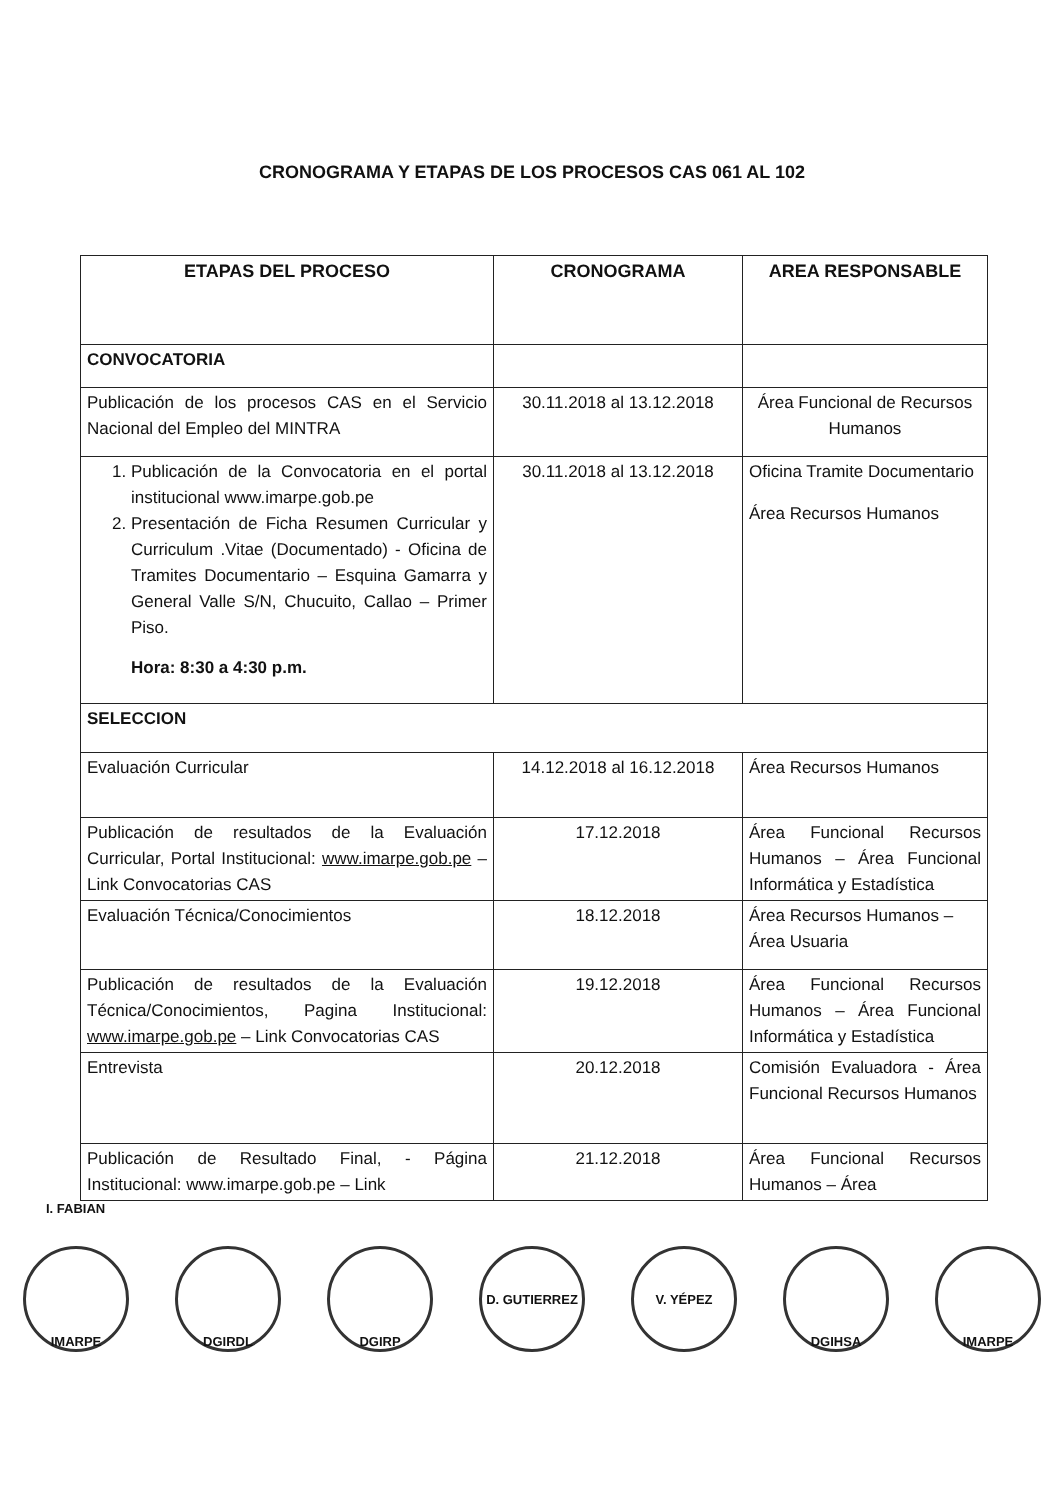CRONOGRAMA Y ETAPAS DE LOS PROCESOS CAS 061 AL 102
| ETAPAS DEL PROCESO | CRONOGRAMA | AREA RESPONSABLE |
| --- | --- | --- |
| CONVOCATORIA | | |
| Publicación de los procesos CAS en el Servicio Nacional del Empleo del MINTRA | 30.11.2018 al 13.12.2018 | Área Funcional de Recursos Humanos |
| 1. Publicación de la Convocatoria en el portal institucional www.imarpe.gob.pe 2. Presentación de Ficha Resumen Curricular y Curriculum .Vitae (Documentado) - Oficina de Tramites Documentario – Esquina Gamarra y General Valle S/N, Chucuito, Callao – Primer Piso. Hora: 8:30 a 4:30 p.m. | 30.11.2018 al 13.12.2018 | Oficina Tramite Documentario Área Recursos Humanos |
| SELECCION | | |
| Evaluación Curricular | 14.12.2018 al 16.12.2018 | Área Recursos Humanos |
| Publicación de resultados de la Evaluación Curricular, Portal Institucional: www.imarpe.gob.pe – Link Convocatorias CAS | 17.12.2018 | Área Funcional Recursos Humanos – Área Funcional Informática y Estadística |
| Evaluación Técnica/Conocimientos | 18.12.2018 | Área Recursos Humanos – Área Usuaria |
| Publicación de resultados de la Evaluación Técnica/Conocimientos, Pagina Institucional: www.imarpe.gob.pe – Link Convocatorias CAS | 19.12.2018 | Área Funcional Recursos Humanos – Área Funcional Informática y Estadística |
| Entrevista | 20.12.2018 | Comisión Evaluadora - Área Funcional Recursos Humanos |
| Publicación de Resultado Final, - Página Institucional: www.imarpe.gob.pe – Link | 21.12.2018 | Área Funcional Recursos Humanos – Área |
I. FABIAN
IMARPE DGIRDL DGIRP D. GUTIERREZ V. YÉPEZ DGIHSA IMARPE